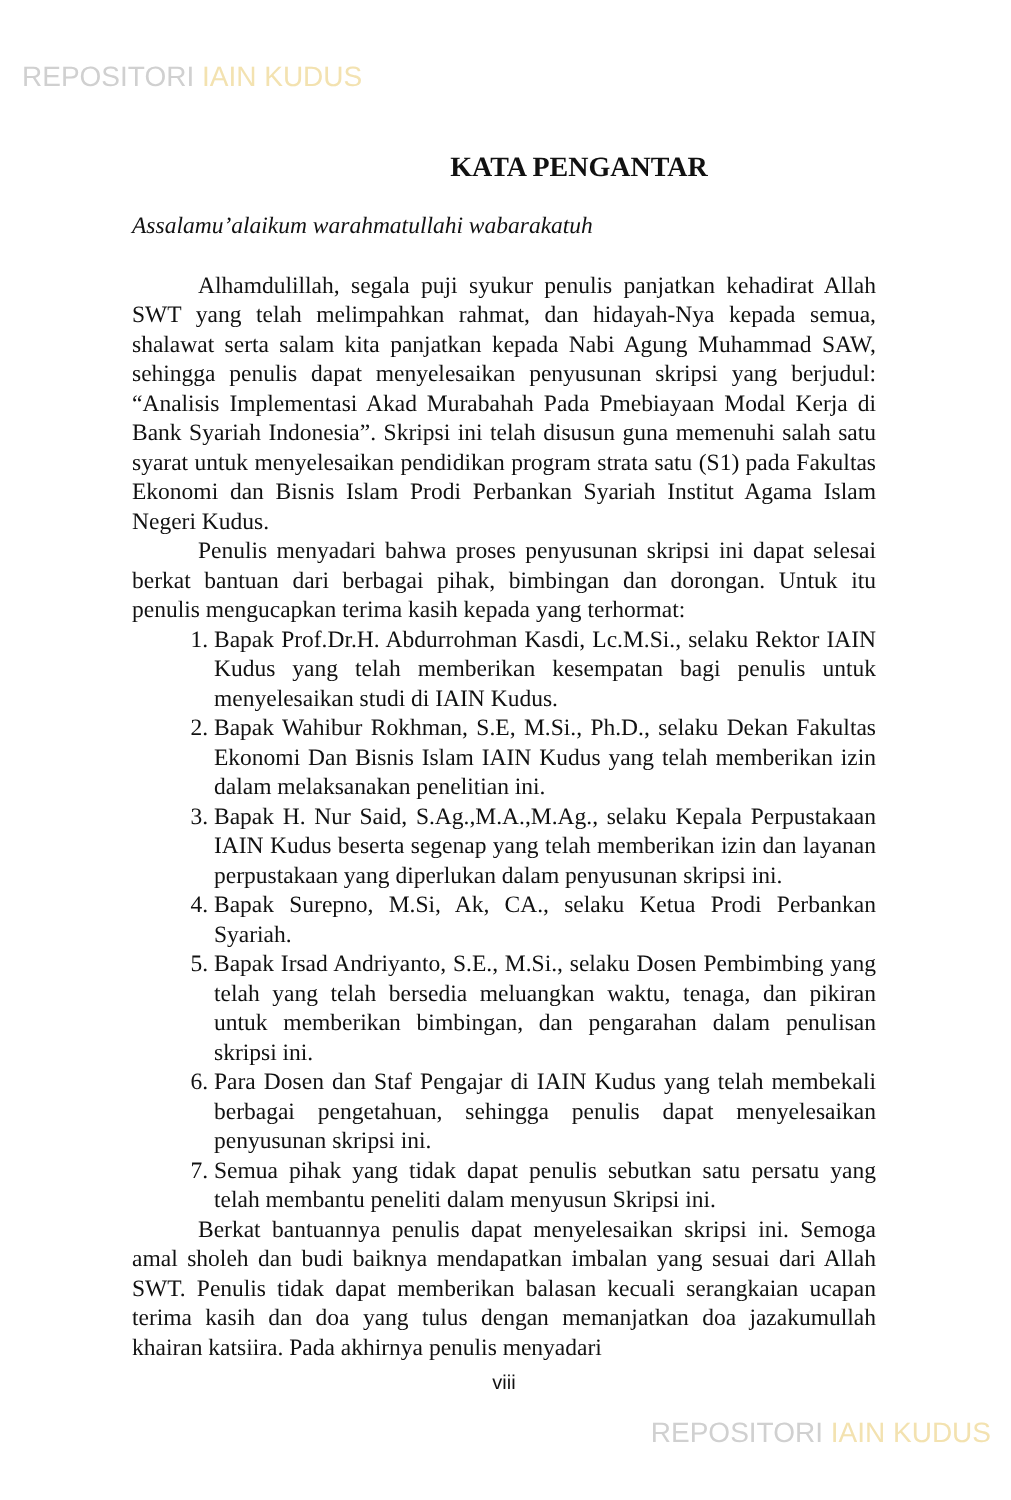REPOSITORI IAIN KUDUS
KATA PENGANTAR
Assalamu’alaikum warahmatullahi wabarakatuh
Alhamdulillah, segala puji syukur penulis panjatkan kehadirat Allah SWT yang telah melimpahkan rahmat, dan hidayah-Nya kepada semua, shalawat serta salam kita panjatkan kepada Nabi Agung Muhammad SAW, sehingga penulis dapat menyelesaikan penyusunan skripsi yang berjudul: “Analisis Implementasi Akad Murabahah Pada Pmebiayaan Modal Kerja di Bank Syariah Indonesia”. Skripsi ini telah disusun guna memenuhi salah satu syarat untuk menyelesaikan pendidikan program strata satu (S1) pada Fakultas Ekonomi dan Bisnis Islam Prodi Perbankan Syariah Institut Agama Islam Negeri Kudus.
Penulis menyadari bahwa proses penyusunan skripsi ini dapat selesai berkat bantuan dari berbagai pihak, bimbingan dan dorongan. Untuk itu penulis mengucapkan terima kasih kepada yang terhormat:
1. Bapak Prof.Dr.H. Abdurrohman Kasdi, Lc.M.Si., selaku Rektor IAIN Kudus yang telah memberikan kesempatan bagi penulis untuk menyelesaikan studi di IAIN Kudus.
2. Bapak Wahibur Rokhman, S.E, M.Si., Ph.D., selaku Dekan Fakultas Ekonomi Dan Bisnis Islam IAIN Kudus yang telah memberikan izin dalam melaksanakan penelitian ini.
3. Bapak H. Nur Said, S.Ag.,M.A.,M.Ag., selaku Kepala Perpustakaan IAIN Kudus beserta segenap yang telah memberikan izin dan layanan perpustakaan yang diperlukan dalam penyusunan skripsi ini.
4. Bapak Surepno, M.Si, Ak, CA., selaku Ketua Prodi Perbankan Syariah.
5. Bapak Irsad Andriyanto, S.E., M.Si., selaku Dosen Pembimbing yang telah yang telah bersedia meluangkan waktu, tenaga, dan pikiran untuk memberikan bimbingan, dan pengarahan dalam penulisan skripsi ini.
6. Para Dosen dan Staf Pengajar di IAIN Kudus yang telah membekali berbagai pengetahuan, sehingga penulis dapat menyelesaikan penyusunan skripsi ini.
7. Semua pihak yang tidak dapat penulis sebutkan satu persatu yang telah membantu peneliti dalam menyusun Skripsi ini.
Berkat bantuannya penulis dapat menyelesaikan skripsi ini. Semoga amal sholeh dan budi baiknya mendapatkan imbalan yang sesuai dari Allah SWT. Penulis tidak dapat memberikan balasan kecuali serangkaian ucapan terima kasih dan doa yang tulus dengan memanjatkan doa jazakumullah khairan katsiira. Pada akhirnya penulis menyadari
viii
REPOSITORI IAIN KUDUS